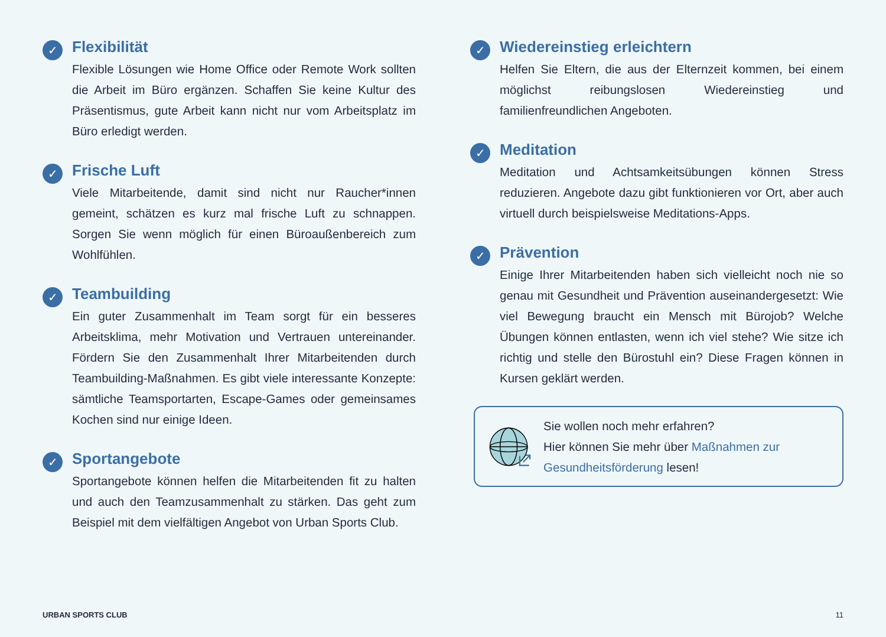✓
Flexibilität
Flexible Lösungen wie Home Office oder Remote Work sollten die Arbeit im Büro ergänzen. Schaffen Sie keine Kultur des Präsentismus, gute Arbeit kann nicht nur vom Arbeitsplatz im Büro erledigt werden.
✓
Frische Luft
Viele Mitarbeitende, damit sind nicht nur Raucher*innen gemeint, schätzen es kurz mal frische Luft zu schnappen. Sorgen Sie wenn möglich für einen Büroaußenbereich zum Wohlfühlen.
✓
Teambuilding
Ein guter Zusammenhalt im Team sorgt für ein besseres Arbeitsklima, mehr Motivation und Vertrauen untereinander. Fördern Sie den Zusammenhalt Ihrer Mitarbeitenden durch Teambuilding-Maßnahmen. Es gibt viele interessante Konzepte: sämtliche Teamsportarten, Escape-Games oder gemeinsames Kochen sind nur einige Ideen.
✓
Sportangebote
Sportangebote können helfen die Mitarbeitenden fit zu halten und auch den Teamzusammenhalt zu stärken. Das geht zum Beispiel mit dem vielfältigen Angebot von Urban Sports Club.
✓
Wiedereinstieg erleichtern
Helfen Sie Eltern, die aus der Elternzeit kommen, bei einem möglichst reibungslosen Wiedereinstieg und familienfreundlichen Angeboten.
✓
Meditation
Meditation und Achtsamkeitsübungen können Stress reduzieren. Angebote dazu gibt funktionieren vor Ort, aber auch virtuell durch beispielsweise Meditations-Apps.
✓
Prävention
Einige Ihrer Mitarbeitenden haben sich vielleicht noch nie so genau mit Gesundheit und Prävention auseinandergesetzt: Wie viel Bewegung braucht ein Mensch mit Bürojob? Welche Übungen können entlasten, wenn ich viel stehe? Wie sitze ich richtig und stelle den Bürostuhl ein? Diese Fragen können in Kursen geklärt werden.
Sie wollen noch mehr erfahren?
Hier können Sie mehr über Maßnahmen zur Gesundheitsförderung lesen!
URBAN SPORTS CLUB 11